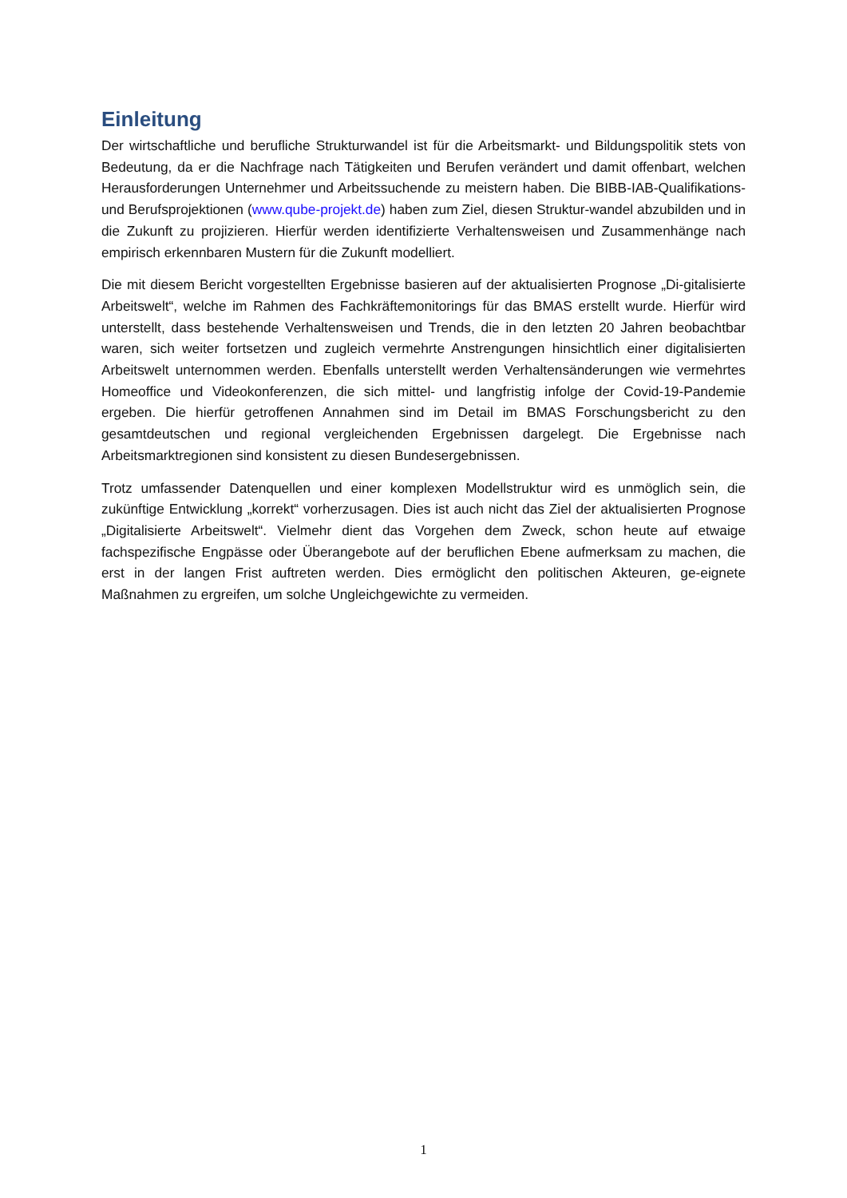Einleitung
Der wirtschaftliche und berufliche Strukturwandel ist für die Arbeitsmarkt- und Bildungspolitik stets von Bedeutung, da er die Nachfrage nach Tätigkeiten und Berufen verändert und damit offenbart, welchen Herausforderungen Unternehmer und Arbeitssuchende zu meistern haben. Die BIBB-IAB-Qualifikations- und Berufsprojektionen (www.qube-projekt.de) haben zum Ziel, diesen Struktur-wandel abzubilden und in die Zukunft zu projizieren. Hierfür werden identifizierte Verhaltensweisen und Zusammenhänge nach empirisch erkennbaren Mustern für die Zukunft modelliert.
Die mit diesem Bericht vorgestellten Ergebnisse basieren auf der aktualisierten Prognose „Di-gitalisierte Arbeitswelt“, welche im Rahmen des Fachkräftemonitorings für das BMAS erstellt wurde. Hierfür wird unterstellt, dass bestehende Verhaltensweisen und Trends, die in den letzten 20 Jahren beobachtbar waren, sich weiter fortsetzen und zugleich vermehrte Anstrengungen hinsichtlich einer digitalisierten Arbeitswelt unternommen werden. Ebenfalls unterstellt werden Verhaltensänderungen wie vermehrtes Homeoffice und Videokonferenzen, die sich mittel- und langfristig infolge der Covid-19-Pandemie ergeben. Die hierfür getroffenen Annahmen sind im Detail im BMAS Forschungsbericht zu den gesamtdeutschen und regional vergleichenden Ergebnissen dargelegt. Die Ergebnisse nach Arbeitsmarktregionen sind konsistent zu diesen Bundesergebnissen.
Trotz umfassender Datenquellen und einer komplexen Modellstruktur wird es unmöglich sein, die zukünftige Entwicklung „korrekt“ vorherzusagen. Dies ist auch nicht das Ziel der aktualisierten Prognose „Digitalisierte Arbeitswelt“. Vielmehr dient das Vorgehen dem Zweck, schon heute auf etwaige fachspezifische Engpässe oder Überangebote auf der beruflichen Ebene aufmerksam zu machen, die erst in der langen Frist auftreten werden. Dies ermöglicht den politischen Akteuren, ge-eignete Maßnahmen zu ergreifen, um solche Ungleichgewichte zu vermeiden.
1